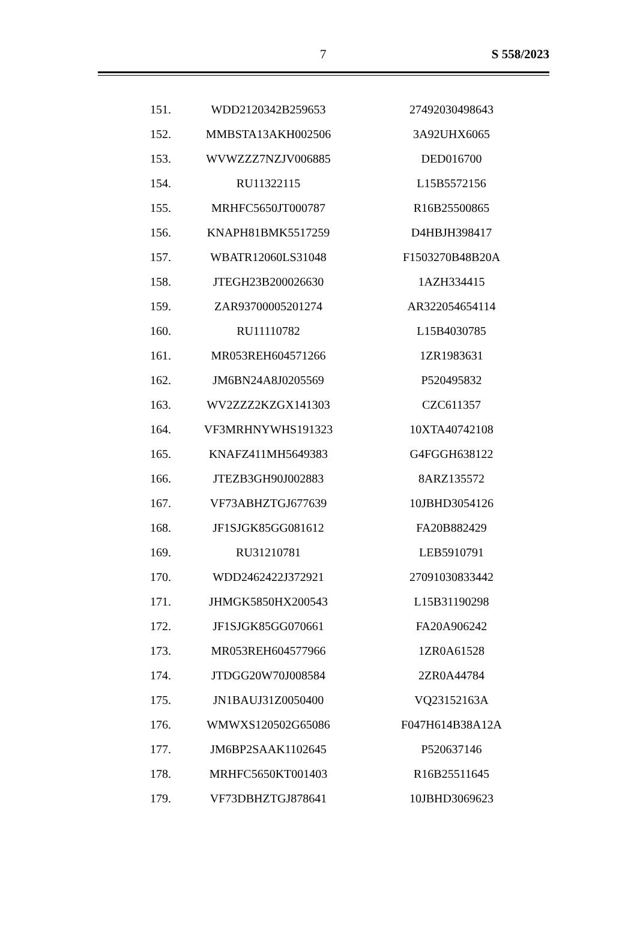7 S 558/2023
| 151. | WDD2120342B259653 | 27492030498643 |
| 152. | MMBSTA13AKH002506 | 3A92UHX6065 |
| 153. | WVWZZZ7NZJV006885 | DED016700 |
| 154. | RU11322115 | L15B5572156 |
| 155. | MRHFC5650JT000787 | R16B25500865 |
| 156. | KNAPH81BMK5517259 | D4HBJH398417 |
| 157. | WBATR12060LS31048 | F1503270B48B20A |
| 158. | JTEGH23B200026630 | 1AZH334415 |
| 159. | ZAR93700005201274 | AR322054654114 |
| 160. | RU11110782 | L15B4030785 |
| 161. | MR053REH604571266 | 1ZR1983631 |
| 162. | JM6BN24A8J0205569 | P520495832 |
| 163. | WV2ZZZ2KZGX141303 | CZC611357 |
| 164. | VF3MRHNYWHS191323 | 10XTA40742108 |
| 165. | KNAFZ411MH5649383 | G4FGGH638122 |
| 166. | JTEZB3GH90J002883 | 8ARZ135572 |
| 167. | VF73ABHZTGJ677639 | 10JBHD3054126 |
| 168. | JF1SJGK85GG081612 | FA20B882429 |
| 169. | RU31210781 | LEB5910791 |
| 170. | WDD2462422J372921 | 27091030833442 |
| 171. | JHMGK5850HX200543 | L15B31190298 |
| 172. | JF1SJGK85GG070661 | FA20A906242 |
| 173. | MR053REH604577966 | 1ZR0A61528 |
| 174. | JTDGG20W70J008584 | 2ZR0A44784 |
| 175. | JN1BAUJ31Z0050400 | VQ23152163A |
| 176. | WMWXS120502G65086 | F047H614B38A12A |
| 177. | JM6BP2SAAK1102645 | P520637146 |
| 178. | MRHFC5650KT001403 | R16B25511645 |
| 179. | VF73DBHZTGJ878641 | 10JBHD3069623 |